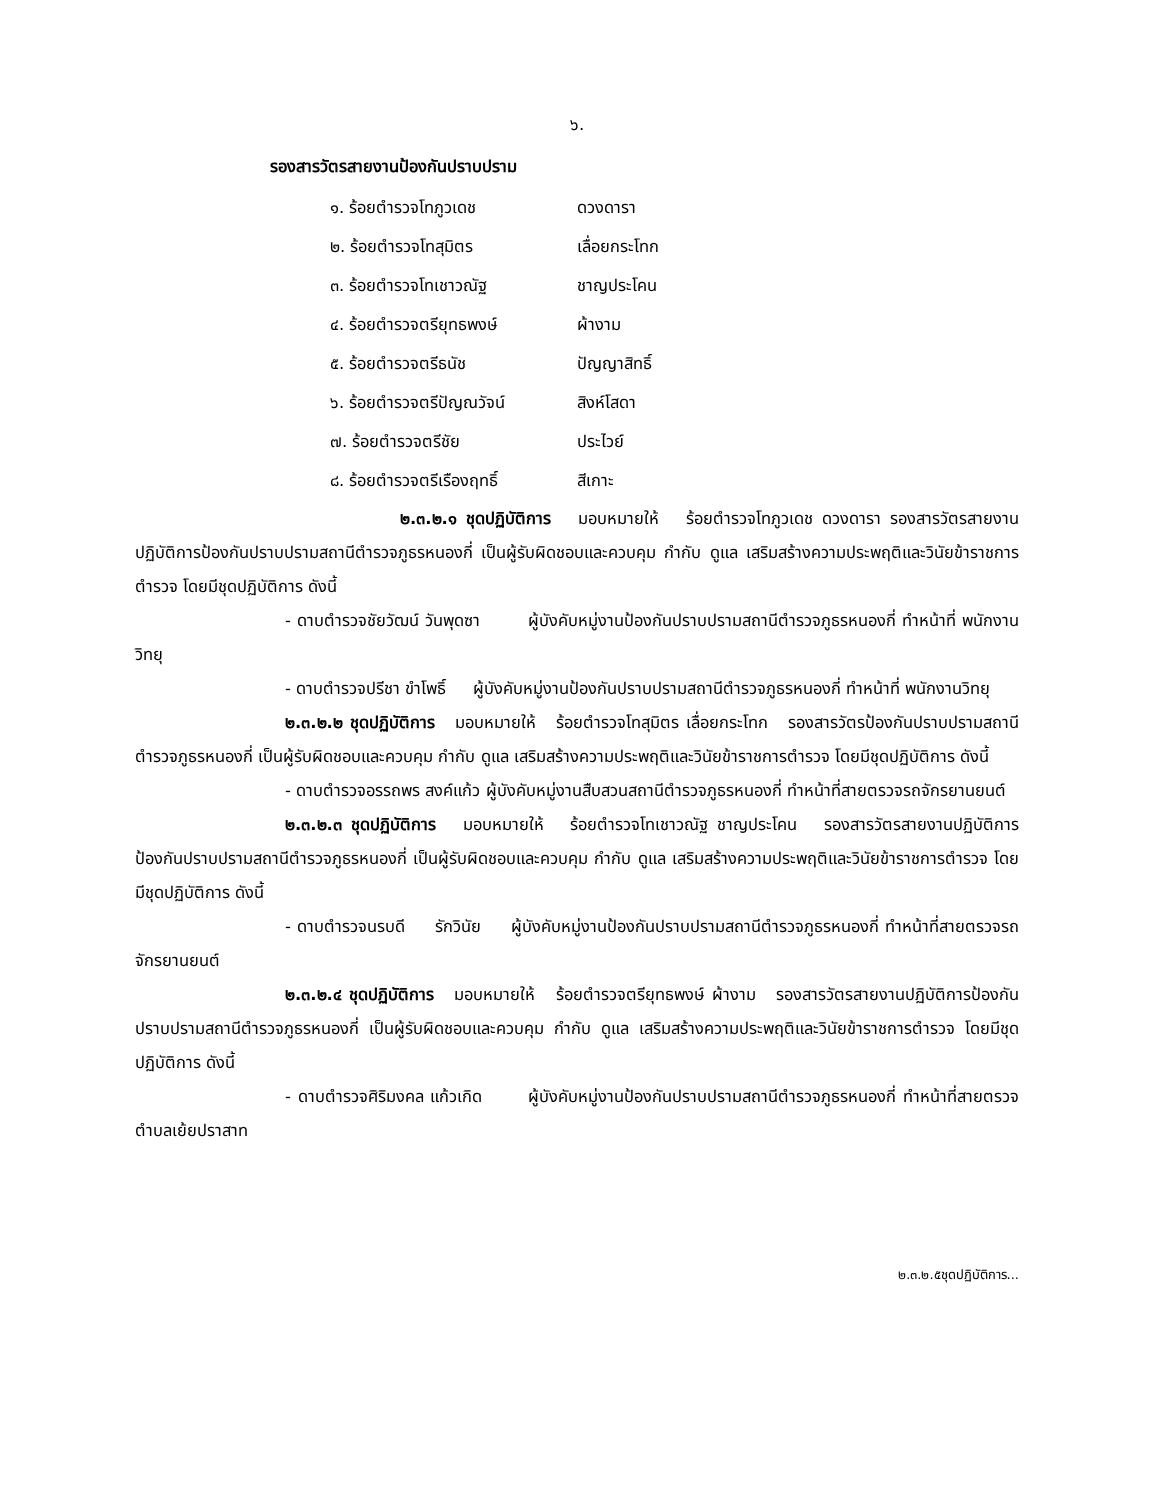๖.
รองสารวัตรสายงานป้องกันปราบปราม
| ๑. ร้อยตำรวจโทภูวเดช | ดวงดารา |
| ๒. ร้อยตำรวจโทสุมิตร | เลื่อยกระโทก |
| ๓. ร้อยตำรวจโทเชาวณัฐ | ชาญประโคน |
| ๔. ร้อยตำรวจตรียุทธพงษ์ | ผ้างาม |
| ๕. ร้อยตำรวจตรีธนัช | ปัญญาสิทธิ์ |
| ๖. ร้อยตำรวจตรีปัญณวัจน์ | สิงห์โสดา |
| ๗. ร้อยตำรวจตรีชัย | ประไวย์ |
| ๘. ร้อยตำรวจตรีเรืองฤทธิ์ | สีเกาะ |
๒.๓.๒.๑ ชุดปฏิบัติการ มอบหมายให้ ร้อยตำรวจโทภูวเดช ดวงดารา รองสารวัตรสายงานปฏิบัติการป้องกันปราบปรามสถานีตำรวจภูธรหนองกี่ เป็นผู้รับผิดชอบและควบคุม กำกับ ดูแล เสริมสร้างความประพฤติและวินัยข้าราชการตำรวจ โดยมีชุดปฏิบัติการ ดังนี้
- ดาบตำรวจชัยวัฒน์ วันพุดซา ผู้บังคับหมู่งานป้องกันปราบปรามสถานีตำรวจภูธรหนองกี่ ทำหน้าที่ พนักงานวิทยุ
- ดาบตำรวจปรีชา ขำโพธิ์ ผู้บังคับหมู่งานป้องกันปราบปรามสถานีตำรวจภูธรหนองกี่ ทำหน้าที่ พนักงานวิทยุ
๒.๓.๒.๒ ชุดปฏิบัติการ มอบหมายให้ ร้อยตำรวจโทสุมิตร เลื่อยกระโทก รองสารวัตรป้องกันปราบปรามสถานีตำรวจภูธรหนองกี่ เป็นผู้รับผิดชอบและควบคุม กำกับ ดูแล เสริมสร้างความประพฤติและวินัยข้าราชการตำรวจ โดยมีชุดปฏิบัติการ ดังนี้
- ดาบตำรวจอรรถพร สงค์แก้ว ผู้บังคับหมู่งานสืบสวนสถานีตำรวจภูธรหนองกี่ ทำหน้าที่สายตรวจรถจักรยานยนต์
๒.๓.๒.๓ ชุดปฏิบัติการ มอบหมายให้ ร้อยตำรวจโทเชาวณัฐ ชาญประโคน รองสารวัตรสายงานปฏิบัติการป้องกันปราบปรามสถานีตำรวจภูธรหนองกี่ เป็นผู้รับผิดชอบและควบคุม กำกับ ดูแล เสริมสร้างความประพฤติและวินัยข้าราชการตำรวจ โดยมีชุดปฏิบัติการ ดังนี้
- ดาบตำรวจนรบดี รักวินัย ผู้บังคับหมู่งานป้องกันปราบปรามสถานีตำรวจภูธรหนองกี่ ทำหน้าที่สายตรวจรถจักรยานยนต์
๒.๓.๒.๔ ชุดปฏิบัติการ มอบหมายให้ ร้อยตำรวจตรียุทธพงษ์ ผ้างาม รองสารวัตรสายงานปฏิบัติการป้องกันปราบปรามสถานีตำรวจภูธรหนองกี่ เป็นผู้รับผิดชอบและควบคุม กำกับ ดูแล เสริมสร้างความประพฤติและวินัยข้าราชการตำรวจ โดยมีชุดปฏิบัติการ ดังนี้
- ดาบตำรวจศิริมงคล แก้วเกิด ผู้บังคับหมู่งานป้องกันปราบปรามสถานีตำรวจภูธรหนองกี่ ทำหน้าที่สายตรวจตำบลเย้ยปราสาท
๒.๓.๒.๕ชุดปฏิบัติการ...